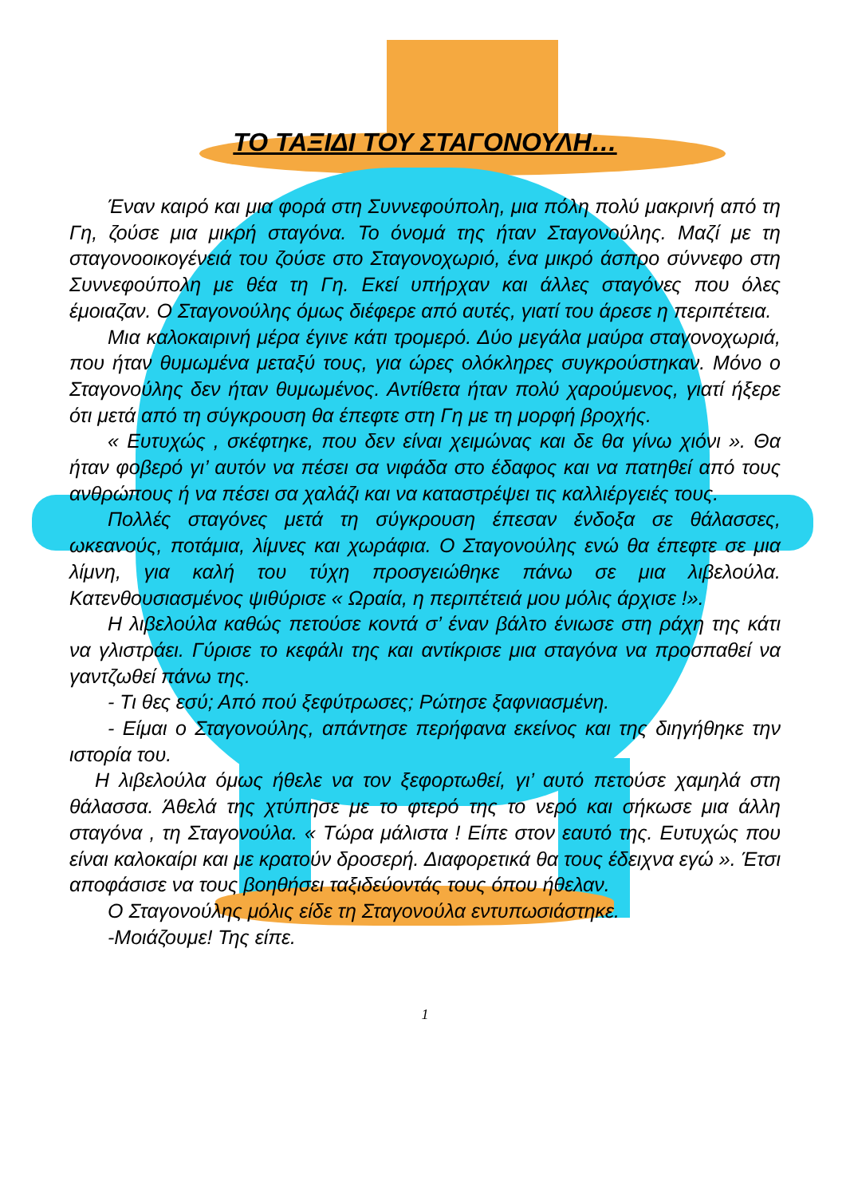ΤΟ ΤΑΞΙΔΙ ΤΟΥ ΣΤΑΓΟΝΟΥΛΗ…
Έναν καιρό και μια φορά στη Συννεφούπολη, μια πόλη πολύ μακρινή από τη Γη, ζούσε μια μικρή σταγόνα. Το όνομά της ήταν Σταγονούλης. Μαζί με τη σταγονοοικογένειά του ζούσε στο Σταγονοχωριό, ένα μικρό άσπρο σύννεφο στη Συννεφούπολη με θέα τη Γη. Εκεί υπήρχαν και άλλες σταγόνες που όλες έμοιαζαν. Ο Σταγονούλης όμως διέφερε από αυτές, γιατί του άρεσε η περιπέτεια.
Μια καλοκαιρινή μέρα έγινε κάτι τρομερό. Δύο μεγάλα μαύρα σταγονοχωριά, που ήταν θυμωμένα μεταξύ τους, για ώρες ολόκληρες συγκρούστηκαν. Μόνο ο Σταγονούλης δεν ήταν θυμωμένος. Αντίθετα ήταν πολύ χαρούμενος, γιατί ήξερε ότι μετά από τη σύγκρουση θα έπεφτε στη Γη με τη μορφή βροχής.
« Ευτυχώς , σκέφτηκε, που δεν είναι χειμώνας και δε θα γίνω χιόνι ». Θα ήταν φοβερό γι’ αυτόν να πέσει σα νιφάδα στο έδαφος και να πατηθεί από τους ανθρώπους ή να πέσει σα χαλάζι και να καταστρέψει τις καλλιέργειές τους.
Πολλές σταγόνες μετά τη σύγκρουση έπεσαν ένδοξα σε θάλασσες, ωκεανούς, ποτάμια, λίμνες και χωράφια. Ο Σταγονούλης ενώ θα έπεφτε σε μια λίμνη, για καλή του τύχη προσγειώθηκε πάνω σε μια λιβελούλα. Κατενθουσιασμένος ψιθύρισε « Ωραία, η περιπέτειά μου μόλις άρχισε !».
Η λιβελούλα καθώς πετούσε κοντά σ’ έναν βάλτο ένιωσε στη ράχη της κάτι να γλιστράει. Γύρισε το κεφάλι της και αντίκρισε μια σταγόνα να προσπαθεί να γαντζωθεί πάνω της.
- Τι θες εσύ; Από πού ξεφύτρωσες; Ρώτησε ξαφνιασμένη.
- Είμαι ο Σταγονούλης, απάντησε περήφανα εκείνος και της διηγήθηκε την ιστορία του.
Η λιβελούλα όμως ήθελε να τον ξεφορτωθεί, γι’ αυτό πετούσε χαμηλά στη θάλασσα. Άθελά της χτύπησε με το φτερό της το νερό και σήκωσε μια άλλη σταγόνα , τη Σταγονούλα. « Τώρα μάλιστα ! Είπε στον εαυτό της. Ευτυχώς που είναι καλοκαίρι και με κρατούν δροσερή. Διαφορετικά θα τους έδειχνα εγώ ». Έτσι αποφάσισε να τους βοηθήσει ταξιδεύοντάς τους όπου ήθελαν.
Ο Σταγονούλης μόλις είδε τη Σταγονούλα εντυπωσιάστηκε.
-Μοιάζουμε! Της είπε.
1